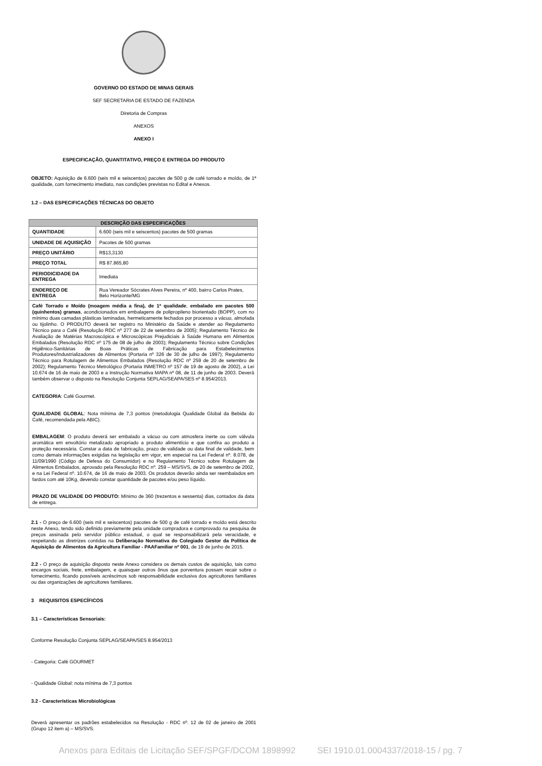GOVERNO DO ESTADO DE MINAS GERAIS
SEF SECRETARIA DE ESTADO DE FAZENDA
Diretoria de Compras
ANEXOS
ANEXO I
ESPECIFICAÇÃO, QUANTITATIVO, PREÇO E ENTREGA DO PRODUTO
OBJETO: Aquisição de 6.600 (seis mil e seiscentos) pacotes de 500 g de café torrado e moído, de 1ª qualidade, com fornecimento imediato, nas condições previstas no Edital e Anexos.
1.2 – DAS ESPECIFICAÇÕES TÉCNICAS DO OBJETO
| DESCRIÇÃO DAS ESPECIFICAÇÕES | |
| --- | --- |
| QUANTIDADE | 6.600 (seis mil e seiscentos) pacotes de 500 gramas |
| UNIDADE DE AQUISIÇÃO | Pacotes de 500 gramas |
| PREÇO UNITÁRIO | R$13,3130 |
| PREÇO TOTAL | R$ 87.865,80 |
| PERIODICIDADE DA ENTREGA | Imediata |
| ENDEREÇO DE ENTREGA | Rua Vereador Sócrates Alves Pereira, nº 400, bairro Carlos Prates, Belo Horizonte/MG |
| Café Torrado e Moído (moagem média a fina), de 1ª qualidade , embalado em pacotes 500 (quinhentos) gramas , acondicionados em embalagens de polipropileno biorientado (BOPP), com no mínimo duas camadas plásticas laminadas, hermeticamente fechados por processo a vácuo, almofada ou tijolinho. O PRODUTO deverá ter registro no Ministério da Saúde e atender ao Regulamento Técnico para o Café (Resolução RDC nº 277 de 22 de setembro de 2005); Regulamento Técnico de Avaliação de Matérias Macroscópica e Microscópicas Prejudiciais à Saúde Humana em Alimentos Embalados (Resolução RDC nº 175 de 08 de julho de 2003); Regulamento Técnico sobre Condições Higiênico-Sanitárias de Boas Práticas de Fabricação para Estabelecimentos Produtores/Industrializadores de Alimentos (Portaria nº 326 de 30 de julho de 1997); Regulamento Técnico para Rotulagem de Alimentos Embalados (Resolução RDC nº 259 de 20 de setembro de 2002); Regulamento Técnico Metrológico (Portaria INMETRO nº 157 de 19 de agosto de 2002), a Lei 10.674 de 16 de maio de 2003 e a Instrução Normativa MAPA nº 08, de 11 de junho de 2003. Deverá também observar o disposto na Resolução Conjunta SEPLAG/SEAPA/SES nº 8.954/2013. CATEGORIA : Café Gourmet. QUALIDADE GLOBAL : Nota mínima de 7,3 pontos (metodologia Qualidade Global da Bebida do Café, recomendada pela ABIC). EMBALAGEM : O produto deverá ser embalado a vácuo ou com atmosfera inerte ou com válvula aromática em envoltório metalizado apropriado a produto alimentício e que confira ao produto a proteção necessária. Constar a data de fabricação, prazo de validade ou data final de validade, bem como demais informações exigidas na legislação em vigor, em especial na Lei Federal nº. 8.078, de 11/09/1990 (Código de Defesa do Consumidor) e no Regulamento Técnico sobre Rotulagem de Alimentos Embalados, aprovado pela Resolução RDC nº. 259 – MS/SVS, de 20 de setembro de 2002, e na Lei Federal nº. 10.674, de 16 de maio de 2003. Os produtos deverão ainda ser reembalados em fardos com até 10Kg, devendo constar quantidade de pacotes e/ou peso líquido. PRAZO DE VALIDADE DO PRODUTO: Mínimo de 360 (trezentos e sessenta) dias, contados da data de entrega. | |
2.1 - O preço de 6.600 (seis mil e seiscentos) pacotes de 500 g de café torrado e moído está descrito neste Anexo, tendo sido definido previamente pela unidade compradora e comprovado na pesquisa de preços assinada pelo servidor público estadual, o qual se responsabilizará pela veracidade, e respeitando as diretrizes contidas na Deliberação Normativa do Colegiado Gestor da Política de Aquisição de Alimentos da Agricultura Familiar - PAAFamiliar nº 001, de 19 de junho de 2015.
2.2 - O preço de aquisição disposto neste Anexo considera os demais custos de aquisição, tais como encargos sociais, frete, embalagem, e quaisquer outros ônus que porventura possam recair sobre o fornecimento, ficando possíveis acréscimos sob responsabilidade exclusiva dos agricultores familiares ou das organizações de agricultores familiares.
3 REQUISITOS ESPECÍFICOS
3.1 – Características Sensoriais:
Conforme Resolução Conjunta SEPLAG/SEAPA/SES 8.954/2013
- Categoria: Café GOURMET
- Qualidade Global: nota mínima de 7,3 pontos
3.2 - Características Microbiológicas
Deverá apresentar os padrões estabelecidos na Resolução - RDC nº. 12 de 02 de janeiro de 2001 (Grupo 12 item a) – MS/SVS.
Anexos para Editais de Licitação SEF/SPGF/DCOM 1898992 SEI 1910.01.0004337/2018-15 / pg. 7